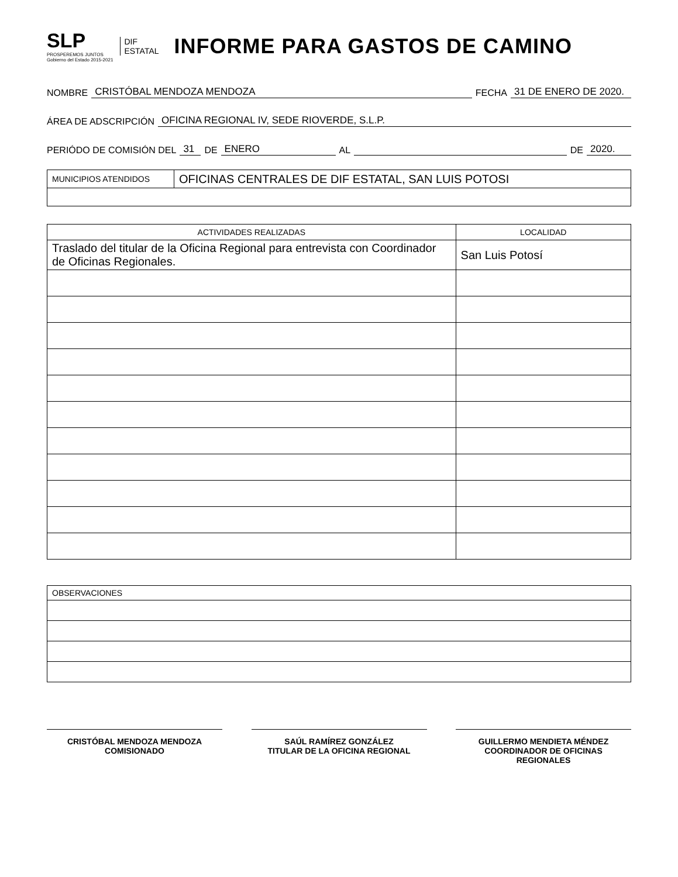SLP
PROSPEREMOS JUNTOS
Gobierno del Estado 2015-2021
DIF
ESTATAL
INFORME PARA GASTOS DE CAMINO
NOMBRE CRISTÓBAL MENDOZA MENDOZA FECHA 31 DE ENERO DE 2020.
ÁREA DE ADSCRIPCIÓN OFICINA REGIONAL IV, SEDE RIOVERDE, S.L.P.
PERIÓDO DE COMISIÓN DEL 31 DE ENERO AL DE 2020.
| MUNICIPIOS ATENDIDOS | OFICINAS CENTRALES DE DIF ESTATAL, SAN LUIS POTOSI |
| ACTIVIDADES REALIZADAS | LOCALIDAD |
| --- | --- |
| Traslado del titular de la Oficina Regional para entrevista con Coordinador de Oficinas Regionales. | San Luis Potosí |
| OBSERVACIONES |
CRISTÓBAL MENDOZA MENDOZA
COMISIONADO
SAÚL RAMÍREZ GONZÁLEZ
TITULAR DE LA OFICINA REGIONAL
GUILLERMO MENDIETA MÉNDEZ
COORDINADOR DE OFICINAS
REGIONALES